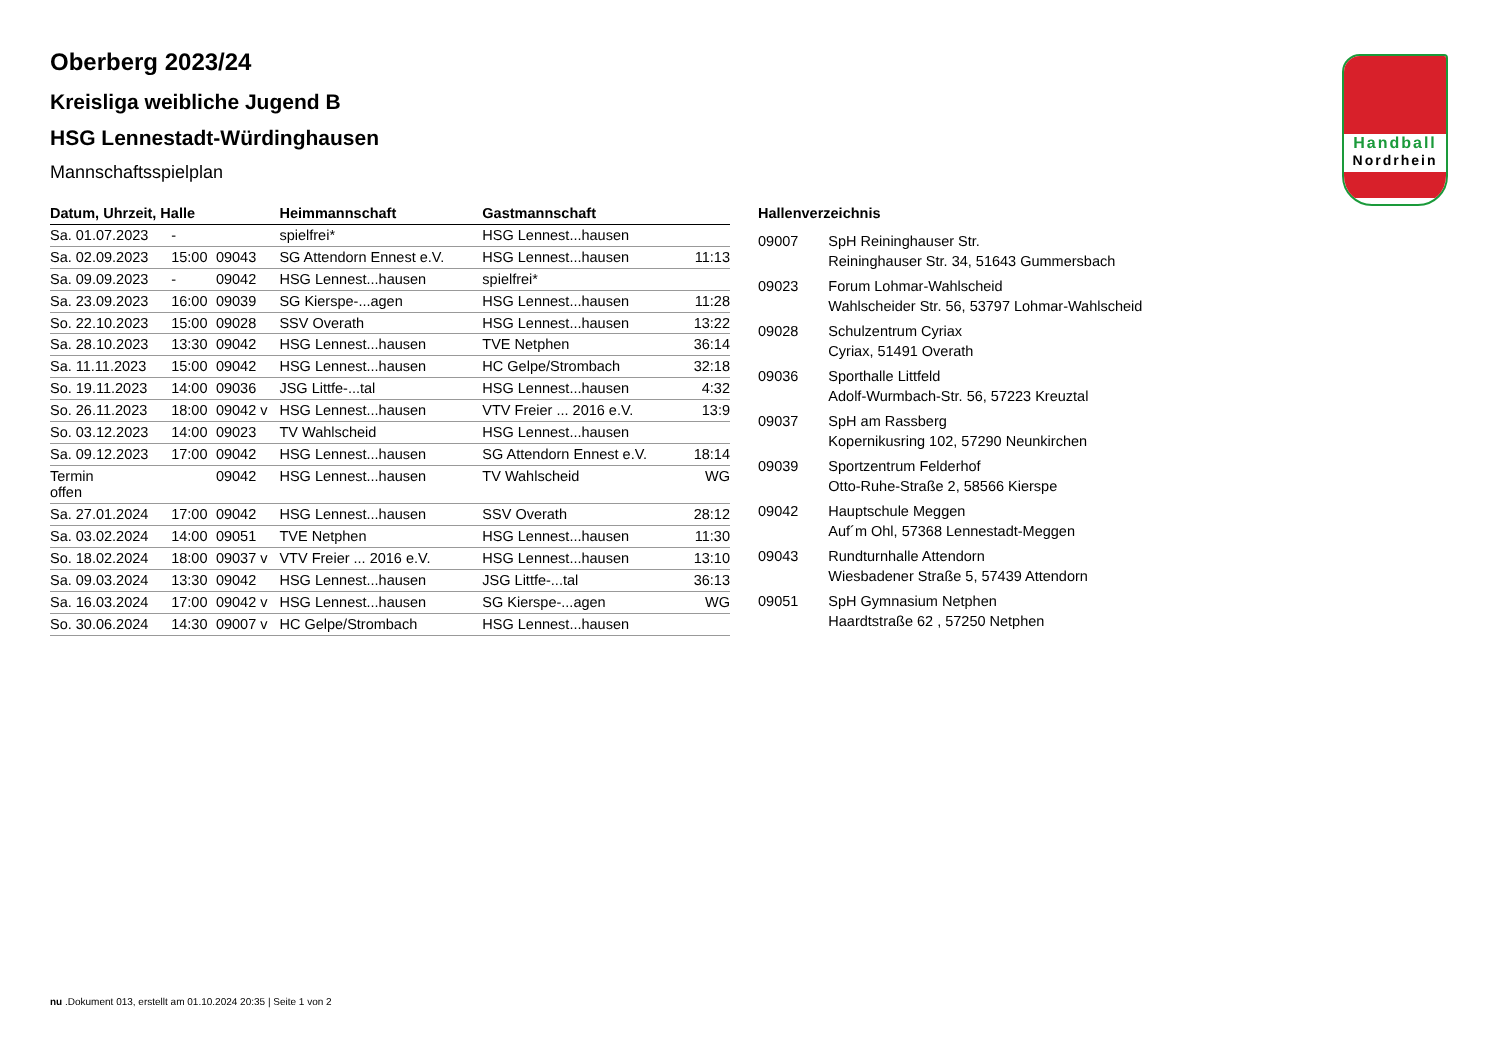Handball
Nordrhein
Oberberg 2023/24
Kreisliga weibliche Jugend B
HSG Lennestadt-Würdinghausen
Mannschaftsspielplan
| Datum, Uhrzeit, Halle | | | Heimmannschaft | Gastmannschaft | |
| --- | --- | --- | --- | --- | --- |
| Sa. 01.07.2023 | - | | spielfrei* | HSG Lennest...hausen | |
| Sa. 02.09.2023 | 15:00 | 09043 | SG Attendorn Ennest e.V. | HSG Lennest...hausen | 11:13 |
| Sa. 09.09.2023 | - | 09042 | HSG Lennest...hausen | spielfrei* | |
| Sa. 23.09.2023 | 16:00 | 09039 | SG Kierspe-...agen | HSG Lennest...hausen | 11:28 |
| So. 22.10.2023 | 15:00 | 09028 | SSV Overath | HSG Lennest...hausen | 13:22 |
| Sa. 28.10.2023 | 13:30 | 09042 | HSG Lennest...hausen | TVE Netphen | 36:14 |
| Sa. 11.11.2023 | 15:00 | 09042 | HSG Lennest...hausen | HC Gelpe/Strombach | 32:18 |
| So. 19.11.2023 | 14:00 | 09036 | JSG Littfe-...tal | HSG Lennest...hausen | 4:32 |
| So. 26.11.2023 | 18:00 | 09042 v | HSG Lennest...hausen | VTV Freier ... 2016 e.V. | 13:9 |
| So. 03.12.2023 | 14:00 | 09023 | TV Wahlscheid | HSG Lennest...hausen | |
| Sa. 09.12.2023 | 17:00 | 09042 | HSG Lennest...hausen | SG Attendorn Ennest e.V. | 18:14 |
| Termin offen | | 09042 | HSG Lennest...hausen | TV Wahlscheid | WG |
| Sa. 27.01.2024 | 17:00 | 09042 | HSG Lennest...hausen | SSV Overath | 28:12 |
| Sa. 03.02.2024 | 14:00 | 09051 | TVE Netphen | HSG Lennest...hausen | 11:30 |
| So. 18.02.2024 | 18:00 | 09037 v | VTV Freier ... 2016 e.V. | HSG Lennest...hausen | 13:10 |
| Sa. 09.03.2024 | 13:30 | 09042 | HSG Lennest...hausen | JSG Littfe-...tal | 36:13 |
| Sa. 16.03.2024 | 17:00 | 09042 v | HSG Lennest...hausen | SG Kierspe-...agen | WG |
| So. 30.06.2024 | 14:30 | 09007 v | HC Gelpe/Strombach | HSG Lennest...hausen | |
Hallenverzeichnis
| 09007 | SpH Reininghauser Str. Reininghauser Str. 34, 51643 Gummersbach |
| 09023 | Forum Lohmar-Wahlscheid Wahlscheider Str. 56, 53797 Lohmar-Wahlscheid |
| 09028 | Schulzentrum Cyriax Cyriax, 51491 Overath |
| 09036 | Sporthalle Littfeld Adolf-Wurmbach-Str. 56, 57223 Kreuztal |
| 09037 | SpH am Rassberg Kopernikusring 102, 57290 Neunkirchen |
| 09039 | Sportzentrum Felderhof Otto-Ruhe-Straße 2, 58566 Kierspe |
| 09042 | Hauptschule Meggen Auf´m Ohl, 57368 Lennestadt-Meggen |
| 09043 | Rundturnhalle Attendorn Wiesbadener Straße 5, 57439 Attendorn |
| 09051 | SpH Gymnasium Netphen Haardtstraße 62 , 57250 Netphen |
nu .Dokument 013, erstellt am 01.10.2024 20:35 | Seite 1 von 2